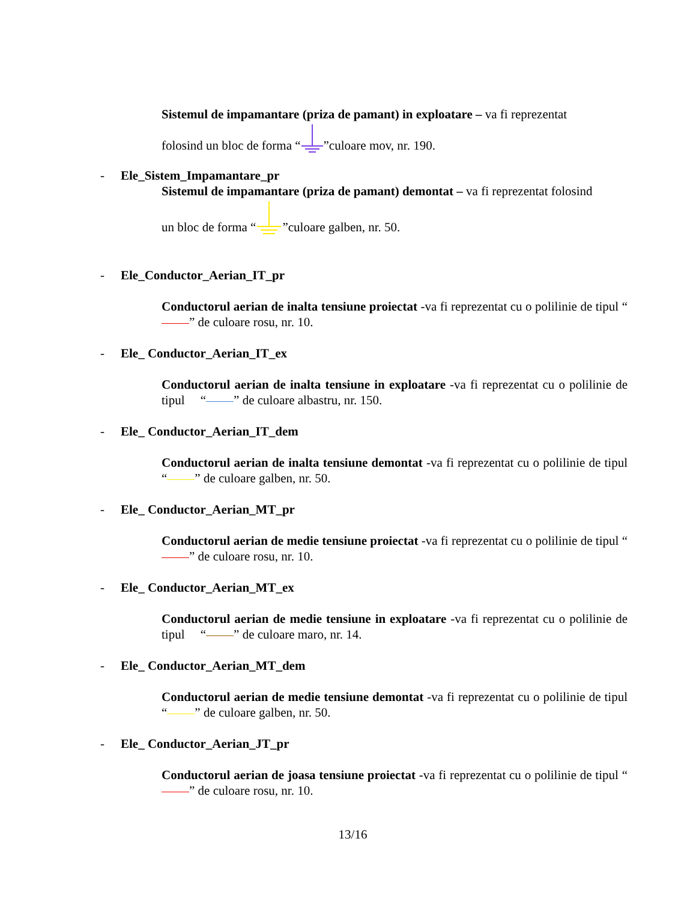Sistemul de impamantare (priza de pamant) in exploatare – va fi reprezentat
folosind un bloc de forma “”culoare mov, nr. 190.
- Ele_Sistem_Impamantare_pr
Sistemul de impamantare (priza de pamant) demontat – va fi reprezentat folosind
un bloc de forma “”culoare galben, nr. 50.
- Ele_Conductor_Aerian_IT_pr
Conductorul aerian de inalta tensiune proiectat -va fi reprezentat cu o polilinie de tipul “ ” de culoare rosu, nr. 10.
- Ele_ Conductor_Aerian_IT_ex
Conductorul aerian de inalta tensiune in exploatare -va fi reprezentat cu o polilinie de tipul “ ” de culoare albastru, nr. 150.
- Ele_ Conductor_Aerian_IT_dem
Conductorul aerian de inalta tensiune demontat -va fi reprezentat cu o polilinie de tipul “ ” de culoare galben, nr. 50.
- Ele_ Conductor_Aerian_MT_pr
Conductorul aerian de medie tensiune proiectat -va fi reprezentat cu o polilinie de tipul “ ” de culoare rosu, nr. 10.
- Ele_ Conductor_Aerian_MT_ex
Conductorul aerian de medie tensiune in exploatare -va fi reprezentat cu o polilinie de tipul “ ” de culoare maro, nr. 14.
- Ele_ Conductor_Aerian_MT_dem
Conductorul aerian de medie tensiune demontat -va fi reprezentat cu o polilinie de tipul “ ” de culoare galben, nr. 50.
- Ele_ Conductor_Aerian_JT_pr
Conductorul aerian de joasa tensiune proiectat -va fi reprezentat cu o polilinie de tipul “ ” de culoare rosu, nr. 10.
13/16